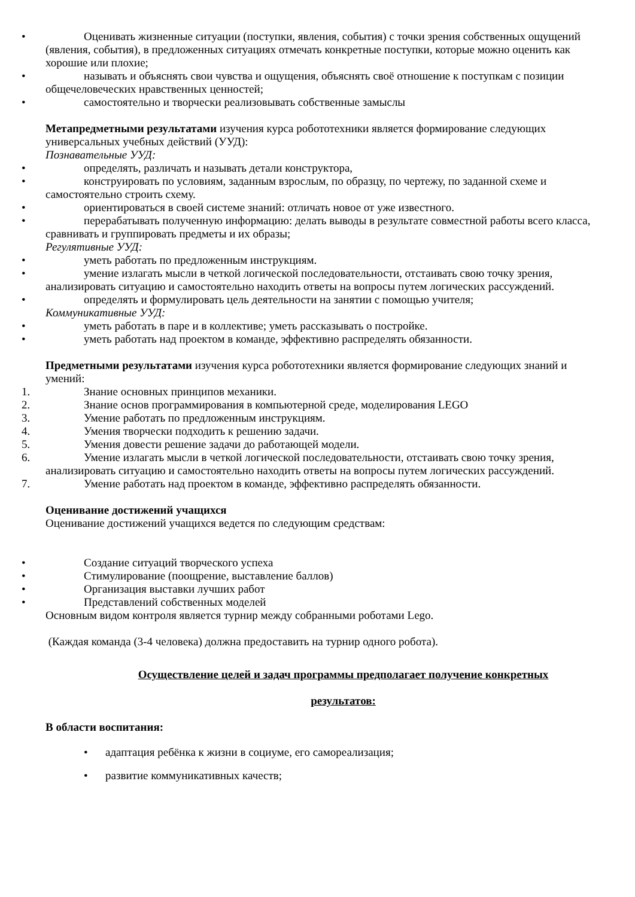• Оценивать жизненные ситуации (поступки, явления, события) с точки зрения собственных ощущений (явления, события), в предложенных ситуациях отмечать конкретные поступки, которые можно оценить как хорошие или плохие;
• называть и объяснять свои чувства и ощущения, объяснять своё отношение к поступкам с позиции общечеловеческих нравственных ценностей;
• самостоятельно и творчески реализовывать собственные замыслы
Метапредметными результатами изучения курса робототехники является формирование следующих универсальных учебных действий (УУД):
Познавательные УУД:
• определять, различать и называть детали конструктора,
• конструировать по условиям, заданным взрослым, по образцу, по чертежу, по заданной схеме и самостоятельно строить схему.
• ориентироваться в своей системе знаний: отличать новое от уже известного.
• перерабатывать полученную информацию: делать выводы в результате совместной работы всего класса, сравнивать и группировать предметы и их образы;
Регулятивные УУД:
• уметь работать по предложенным инструкциям.
• умение излагать мысли в четкой логической последовательности, отстаивать свою точку зрения, анализировать ситуацию и самостоятельно находить ответы на вопросы путем логических рассуждений.
• определять и формулировать цель деятельности на занятии с помощью учителя;
Коммуникативные УУД:
• уметь работать в паре и в коллективе; уметь рассказывать о постройке.
• уметь работать над проектом в команде, эффективно распределять обязанности.
Предметными результатами изучения курса робототехники является формирование следующих знаний и умений:
1. Знание основных принципов механики.
2. Знание основ программирования в компьютерной среде, моделирования LEGO
3. Умение работать по предложенным инструкциям.
4. Умения творчески подходить к решению задачи.
5. Умения довести решение задачи до работающей модели.
6. Умение излагать мысли в четкой логической последовательности, отстаивать свою точку зрения, анализировать ситуацию и самостоятельно находить ответы на вопросы путем логических рассуждений.
7. Умение работать над проектом в команде, эффективно распределять обязанности.
Оценивание достижений учащихся
Оценивание достижений учащихся ведется по следующим средствам:
• Создание ситуаций творческого успеха
• Стимулирование (поощрение, выставление баллов)
• Организация выставки лучших работ
• Представлений собственных моделей
Основным видом контроля является турнир между собранными роботами Lego.
(Каждая команда (3-4 человека) должна предоставить на турнир одного робота).
Осуществление целей и задач программы предполагает получение конкретных
результатов:
В области воспитания:
• адаптация ребёнка к жизни в социуме, его самореализация;
• развитие коммуникативных качеств;